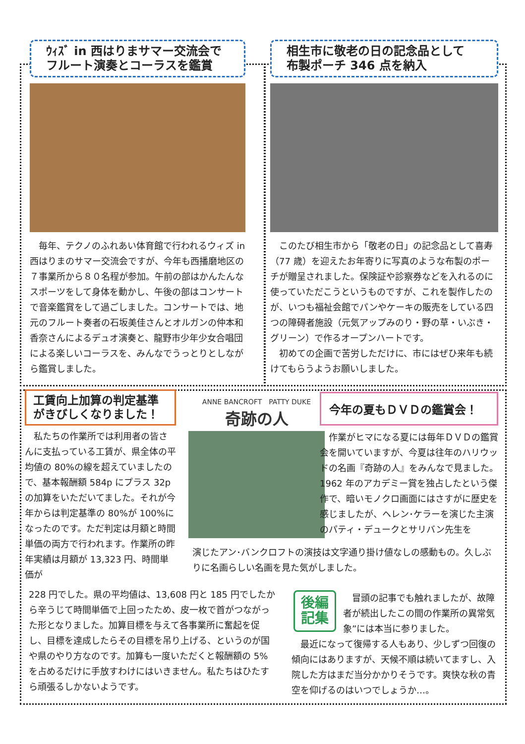ｳｨｽﾞ in 西はりまサマー交流会で
フルート演奏とコーラスを鑑賞
　毎年、テクノのふれあい体育館で行われるウィズ in 西はりまのサマー交流会ですが、今年も西播磨地区の７事業所から８０名程が参加。午前の部はかんたんなスポーツをして身体を動かし、午後の部はコンサートで音楽鑑賞をして過ごしました。コンサートでは、地元のフルート奏者の石坂美佳さんとオルガンの仲本和香奈さんによるデュオ演奏と、龍野市少年少女合唱団による楽しいコーラスを、みんなでうっとりとしながら鑑賞しました。
相生市に敬老の日の記念品として
布製ポーチ 346 点を納入
　このたび相生市から「敬老の日」の記念品として喜寿（77 歳）を迎えたお年寄りに写真のような布製のポーチが贈呈されました。保険証や診察券などを入れるのに使っていただこうというものですが、これを製作したのが、いつも福祉会館でパンやケーキの販売をしている四つの障碍者施設（元気アップみのり・野の草・いぶき・グリーン）で作るオープンハートです。
　初めての企画で苦労しただけに、市にはぜひ来年も続けてもらうようお願いしました。
工賃向上加算の判定基準
がきびしくなりました！
　私たちの作業所では利用者の皆さんに支払っている工賃が、県全体の平均値の 80%の線を超えていましたので、基本報酬額 584p にプラス 32p の加算をいただいてました。それが今年からは判定基準の 80%が 100%になったのです。ただ判定は月額と時間単価の両方で行われます。作業所の昨年実績は月額が 13,323 円、時間単価が
ANNE BANCROFT　PATTY DUKE
奇跡の人
今年の夏もＤＶＤの鑑賞会！
　作業がヒマになる夏には毎年ＤＶＤの鑑賞会を開いていますが、今夏は往年のハリウッドの名画『奇跡の人』をみんなで見ました。1962 年のアカデミー賞を独占したという傑作で、暗いモノクロ画面にはさすがに歴史を感じましたが、ヘレン･ケラーを演じた主演のパティ・デュークとサリバン先生を
演じたアン･バンクロフトの演技は文字通り掛け値なしの感動もの。久しぶりに名画らしい名画を見た気がしました。
228 円でした。県の平均値は、13,608 円と 185 円でしたから辛うじて時間単価で上回ったため、皮一枚で首がつながった形となりました。加算目標を与えて各事業所に奮起を促し、目標を達成したらその目標を吊り上げる、というのが国や県のやり方なのです。加算も一度いただくと報酬額の 5%を占めるだけに手放すわけにはいきません。私たちはひたすら頑張るしかないようです。
後編
記集
　冒頭の記事でも触れましたが、故障者が続出したこの間の作業所の異常気象”には本当に参りました。
　最近になって復帰する人もあり、少しずつ回復の傾向にはありますが、天候不順は続いてますし、入院した方はまだ当分かかりそうです。爽快な秋の青空を仰げるのはいつでしょうか…。